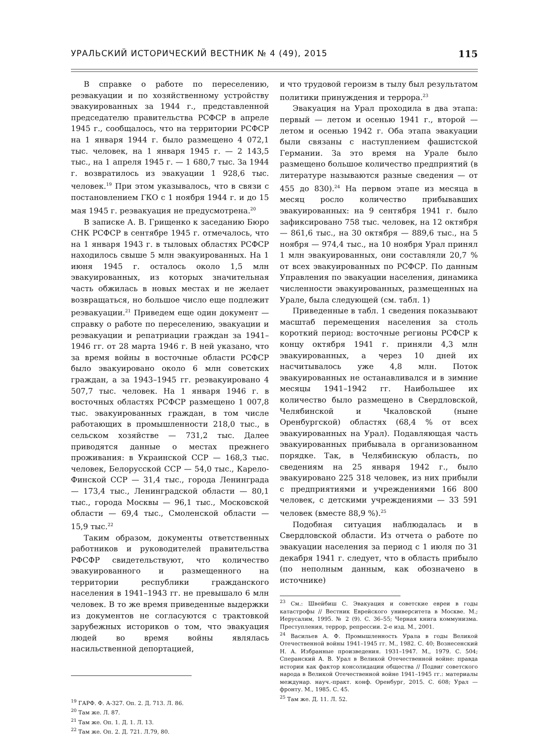УРАЛЬСКИЙ ИСТОРИЧЕСКИЙ ВЕСТНИК № 4 (49), 2015 115
В справке о работе по переселению, реэвакуации и по хозяйственному устройству эвакуированных за 1944 г., представленной председателю правительства РСФСР в апреле 1945 г., сообщалось, что на территории РСФСР на 1 января 1944 г. было размещено 4 072,1 тыс. человек, на 1 января 1945 г. — 2 143,5 тыс., на 1 апреля 1945 г. — 1 680,7 тыс. За 1944 г. возвратилось из эвакуации 1 928,6 тыс. человек.<sup>19</sup> При этом указывалось, что в связи с постановлением ГКО с 1 ноября 1944 г. и до 15 мая 1945 г. реэвакуация не предусмотрена.<sup>20</sup>
В записке А. В. Грищенко к заседанию Бюро СНК РСФСР в сентябре 1945 г. отмечалось, что на 1 января 1943 г. в тыловых областях РСФСР находилось свыше 5 млн эвакуированных. На 1 июня 1945 г. осталось около 1,5 млн эвакуированных, из которых значительная часть обжилась в новых местах и не желает возвращаться, но большое число еще подлежит реэвакуации.<sup>21</sup> Приведем еще один документ — справку о работе по переселению, эвакуации и реэвакуации и репатриации граждан за 1941–1946 гг. от 28 марта 1946 г. В ней указано, что за время войны в восточные области РСФСР было эвакуировано около 6 млн советских граждан, а за 1943–1945 гг. реэвакуировано 4 507,7 тыс. человек. На 1 января 1946 г. в восточных областях РСФСР размещено 1 007,8 тыс. эвакуированных граждан, в том числе работающих в промышленности 218,0 тыс., в сельском хозяйстве — 731,2 тыс. Далее приводятся данные о местах прежнего проживания: в Украинской ССР — 168,3 тыс. человек, Белорусской ССР — 54,0 тыс., Карело-Финской ССР — 31,4 тыс., города Ленинграда — 173,4 тыс., Ленинградской области — 80,1 тыс., города Москвы — 96,1 тыс., Московской области — 69,4 тыс., Смоленской области — 15,9 тыс.<sup>22</sup>
Таким образом, документы ответственных работников и руководителей правительства РФСФР свидетельствуют, что количество эвакуированного и размещенного на территории республики гражданского населения в 1941–1943 гг. не превышало 6 млн человек. В то же время приведенные выдержки из документов не согласуются с трактовкой зарубежных историков о том, что эвакуация людей во время войны являлась насильственной депортацией,
<sup>19</sup> ГАРФ. Ф. А-327. Оп. 2. Д. 713. Л. 86.
<sup>20</sup> Там же. Л. 87.
<sup>21</sup> Там же. Оп. 1. Д. 1. Л. 13.
<sup>22</sup> Там же. Оп. 2. Д. 721. Л.79, 80.
и что трудовой героизм в тылу был результатом политики принуждения и террора.<sup>23</sup>
Эвакуация на Урал проходила в два этапа: первый — летом и осенью 1941 г., второй — летом и осенью 1942 г. Оба этапа эвакуации были связаны с наступлением фашистской Германии. За это время на Урале было размещено большое количество предприятий (в литературе называются разные сведения — от 455 до 830).<sup>24</sup> На первом этапе из месяца в месяц росло количество прибывавших эвакуированных: на 9 сентября 1941 г. было зафиксировано 758 тыс. человек, на 12 октября — 861,6 тыс., на 30 октября — 889,6 тыс., на 5 ноября — 974,4 тыс., на 10 ноября Урал принял 1 млн эвакуированных, они составляли 20,7 % от всех эвакуированных по РСФСР. По данным Управления по эвакуации населения, динамика численности эвакуированных, размещенных на Урале, была следующей (см. табл. 1)
Приведенные в табл. 1 сведения показывают масштаб перемещения населения за столь короткий период: восточные регионы РСФСР к концу октября 1941 г. приняли 4,3 млн эвакуированных, а через 10 дней их насчитывалось уже 4,8 млн. Поток эвакуированных не останавливался и в зимние месяцы 1941–1942 гг. Наибольшее их количество было размещено в Свердловской, Челябинской и Чкаловской (ныне Оренбургской) областях (68,4 % от всех эвакуированных на Урал). Подавляющая часть эвакуированных прибывала в организованном порядке. Так, в Челябинскую область, по сведениям на 25 января 1942 г., было эвакуировано 225 318 человек, из них прибыли с предприятиями и учреждениями 166 800 человек, с детскими учреждениями — 33 591 человек (вместе 88,9 %).<sup>25</sup>
Подобная ситуация наблюдалась и в Свердловской области. Из отчета о работе по эвакуации населения за период с 1 июля по 31 декабря 1941 г. следует, что в область прибыло (по неполным данным, как обозначено в источнике)
<sup>23</sup> См.: Швейбиш С. Эвакуация и советские евреи в годы катастрофы // Вестник Еврейского университета в Москве. М.; Иерусалим, 1995. № 2 (9). С. 36–55; Черная книга коммунизма. Преступления, террор, репрессии. 2-е изд. М., 2001.
<sup>24</sup> Васильев А. Ф. Промышленность Урала в годы Великой Отечественной войны 1941–1945 гг. М., 1982. С. 40; Вознесенский Н. А. Избранные произведения. 1931–1947. М., 1979. С. 504; Сперанский А. В. Урал в Великой Отечественной войне: правда истории как фактор консолидации общества // Подвиг советского народа в Великой Отечественной войне 1941–1945 гг.: материалы междунар. науч.-практ. конф. Оренбург, 2015. С. 608; Урал — фронту. М., 1985. С. 45.
<sup>25</sup> Там же. Д. 11. Л. 52.